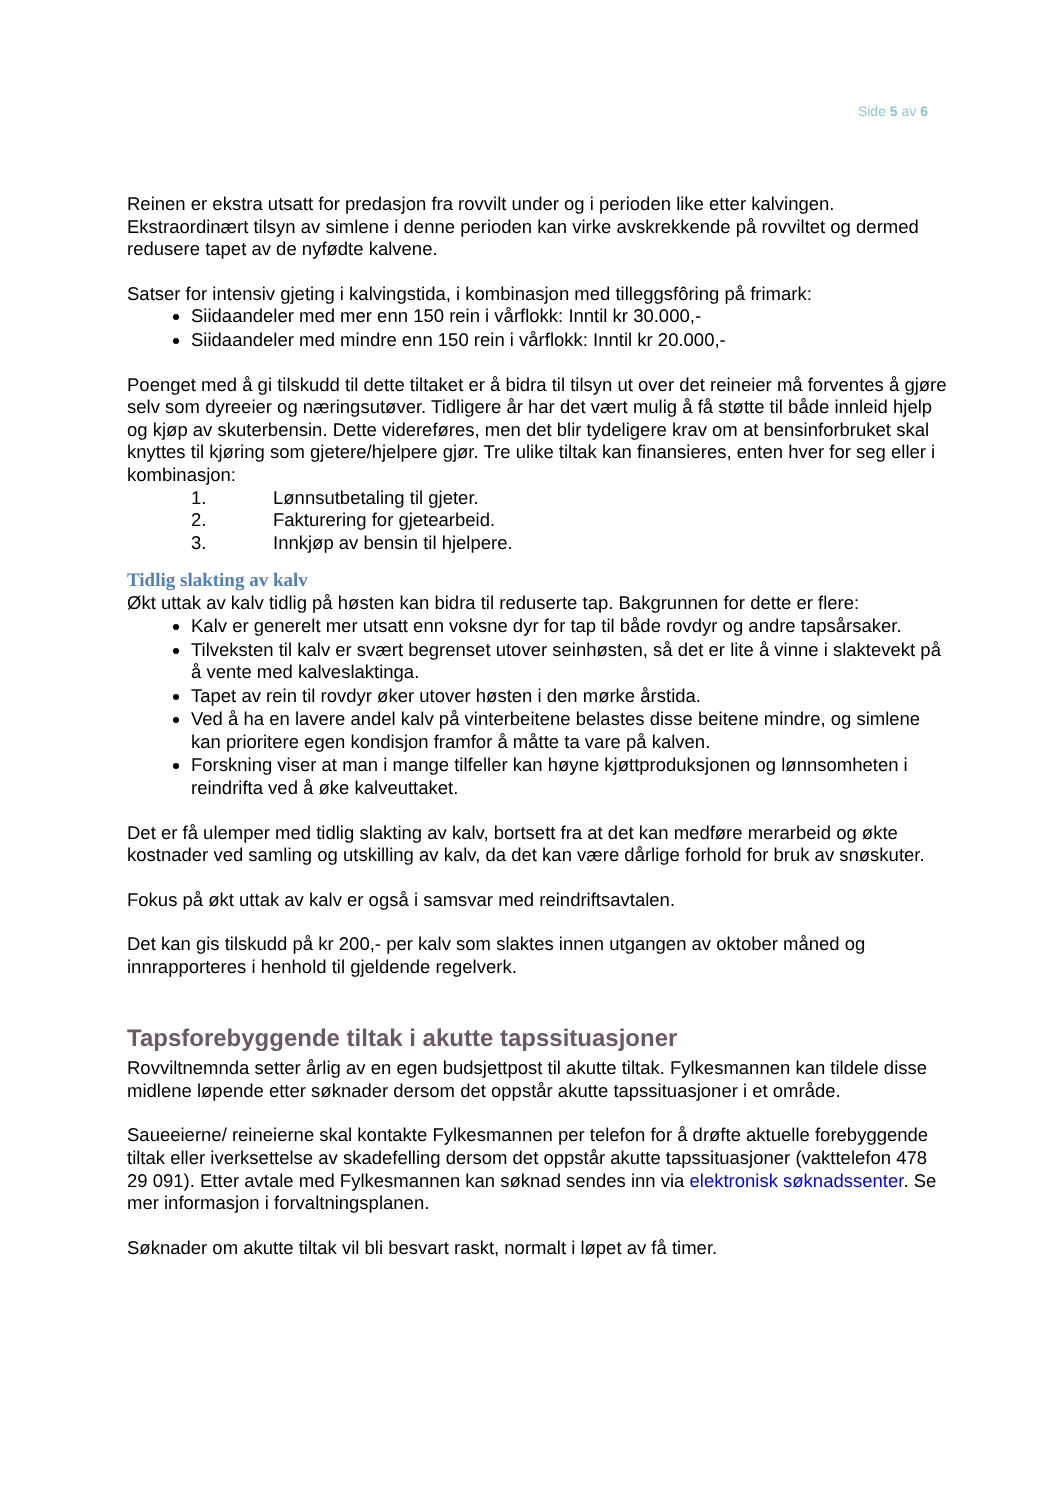Side 5 av 6
Reinen er ekstra utsatt for predasjon fra rovvilt under og i perioden like etter kalvingen. Ekstraordinært tilsyn av simlene i denne perioden kan virke avskrekkende på rovviltet og dermed redusere tapet av de nyfødte kalvene.
Satser for intensiv gjeting i kalvingstida, i kombinasjon med tilleggsfôring på frimark:
Siidaandeler med mer enn 150 rein i vårflokk: Inntil kr 30.000,-
Siidaandeler med mindre enn 150 rein i vårflokk: Inntil kr 20.000,-
Poenget med å gi tilskudd til dette tiltaket er å bidra til tilsyn ut over det reineier må forventes å gjøre selv som dyreeier og næringsutøver. Tidligere år har det vært mulig å få støtte til både innleid hjelp og kjøp av skuterbensin. Dette videreføres, men det blir tydeligere krav om at bensinforbruket skal knyttes til kjøring som gjetere/hjelpere gjør. Tre ulike tiltak kan finansieres, enten hver for seg eller i kombinasjon:
1. Lønnsutbetaling til gjeter.
2. Fakturering for gjetearbeid.
3. Innkjøp av bensin til hjelpere.
Tidlig slakting av kalv
Økt uttak av kalv tidlig på høsten kan bidra til reduserte tap. Bakgrunnen for dette er flere:
Kalv er generelt mer utsatt enn voksne dyr for tap til både rovdyr og andre tapsårsaker.
Tilveksten til kalv er svært begrenset utover seinhøsten, så det er lite å vinne i slaktevekt på å vente med kalveslaktinga.
Tapet av rein til rovdyr øker utover høsten i den mørke årstida.
Ved å ha en lavere andel kalv på vinterbeitene belastes disse beitene mindre, og simlene kan prioritere egen kondisjon framfor å måtte ta vare på kalven.
Forskning viser at man i mange tilfeller kan høyne kjøttproduksjonen og lønnsomheten i reindrifta ved å øke kalveuttaket.
Det er få ulemper med tidlig slakting av kalv, bortsett fra at det kan medføre merarbeid og økte kostnader ved samling og utskilling av kalv, da det kan være dårlige forhold for bruk av snøskuter.
Fokus på økt uttak av kalv er også i samsvar med reindriftsavtalen.
Det kan gis tilskudd på kr 200,- per kalv som slaktes innen utgangen av oktober måned og innrapporteres i henhold til gjeldende regelverk.
Tapsforebyggende tiltak i akutte tapssituasjoner
Rovviltnemnda setter årlig av en egen budsjettpost til akutte tiltak. Fylkesmannen kan tildele disse midlene løpende etter søknader dersom det oppstår akutte tapssituasjoner i et område.
Saueeierne/ reineierne skal kontakte Fylkesmannen per telefon for å drøfte aktuelle forebyggende tiltak eller iverksettelse av skadefelling dersom det oppstår akutte tapssituasjoner (vakttelefon 478 29 091). Etter avtale med Fylkesmannen kan søknad sendes inn via elektronisk søknadssenter. Se mer informasjon i forvaltningsplanen.
Søknader om akutte tiltak vil bli besvart raskt, normalt i løpet av få timer.